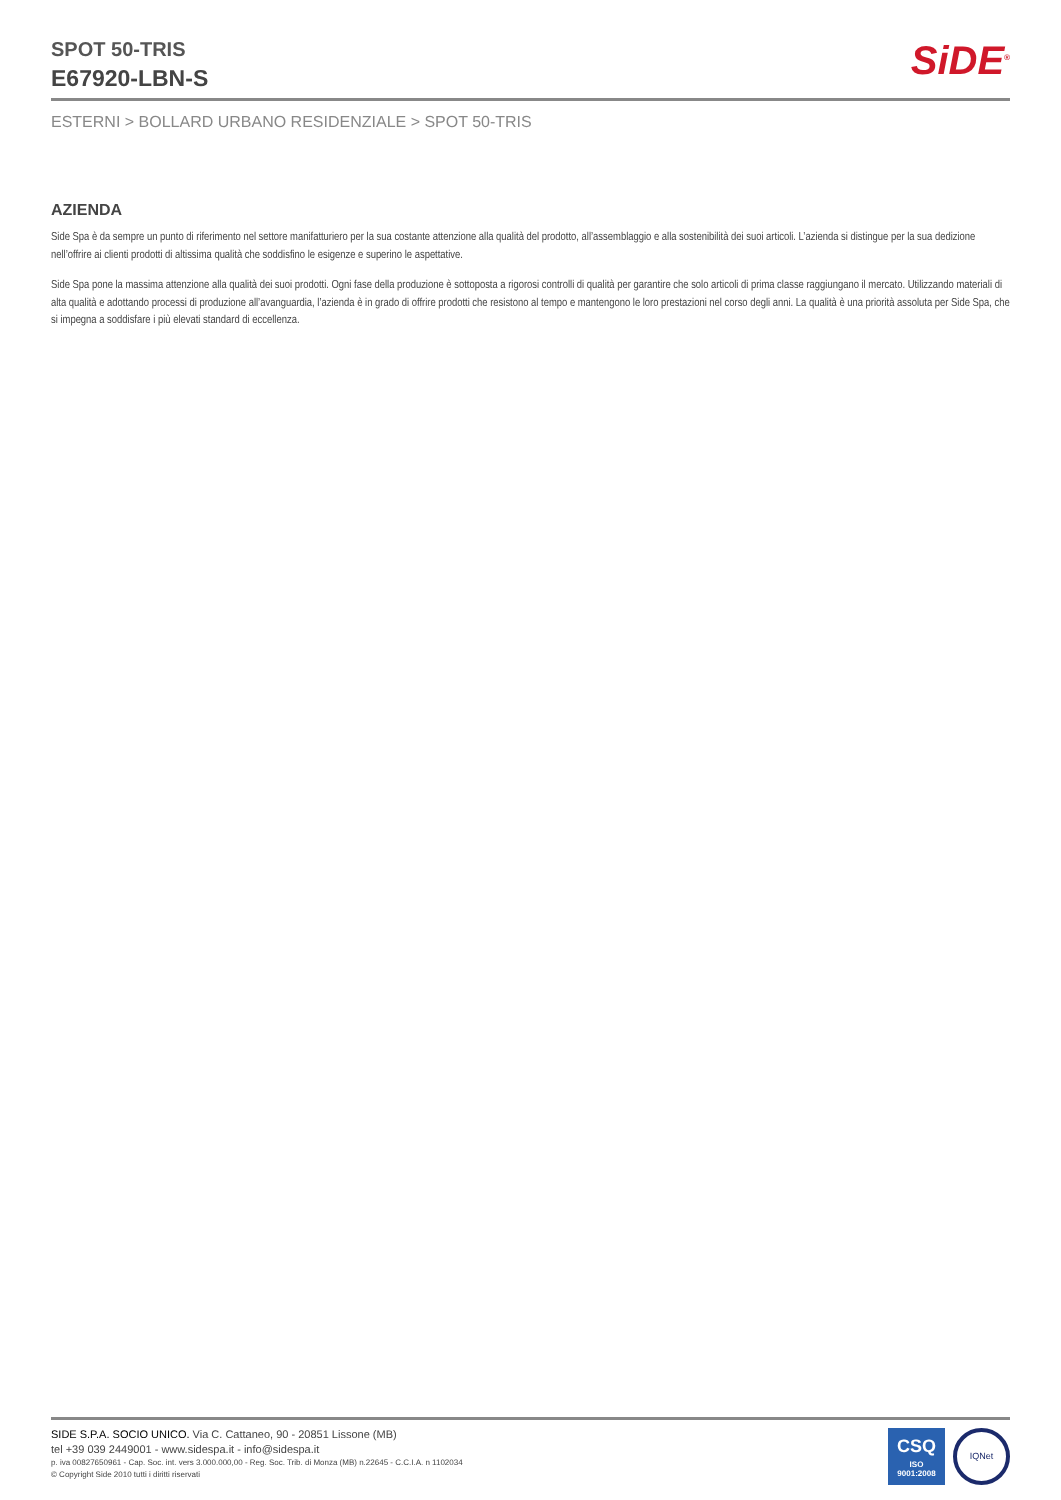SPOT 50-TRIS
E67920-LBN-S
SiDE<sup>®</sup>
ESTERNI > BOLLARD URBANO RESIDENZIALE > SPOT 50-TRIS
AZIENDA
Side Spa è da sempre un punto di riferimento nel settore manifatturiero per la sua costante attenzione alla qualità del prodotto, all’assemblaggio e alla sostenibilità dei suoi articoli. L’azienda si distingue per la sua dedizione nell’offrire ai clienti prodotti di altissima qualità che soddisfino le esigenze e superino le aspettative.
Side Spa pone la massima attenzione alla qualità dei suoi prodotti. Ogni fase della produzione è sottoposta a rigorosi controlli di qualità per garantire che solo articoli di prima classe raggiungano il mercato. Utilizzando materiali di alta qualità e adottando processi di produzione all’avanguardia, l’azienda è in grado di offrire prodotti che resistono al tempo e mantengono le loro prestazioni nel corso degli anni. La qualità è una priorità assoluta per Side Spa, che si impegna a soddisfare i più elevati standard di eccellenza.
SIDE S.P.A. SOCIO UNICO. Via C. Cattaneo, 90 - 20851 Lissone (MB)
tel +39 039 2449001 - www.sidespa.it - info@sidespa.it
p. iva 00827650961 - Cap. Soc. int. vers 3.000.000,00 - Reg. Soc. Trib. di Monza (MB) n.22645 - C.C.I.A. n 1102034
© Copyright Side 2010 tutti i diritti riservati
CSQ
ISO
9001:2008
IQNet